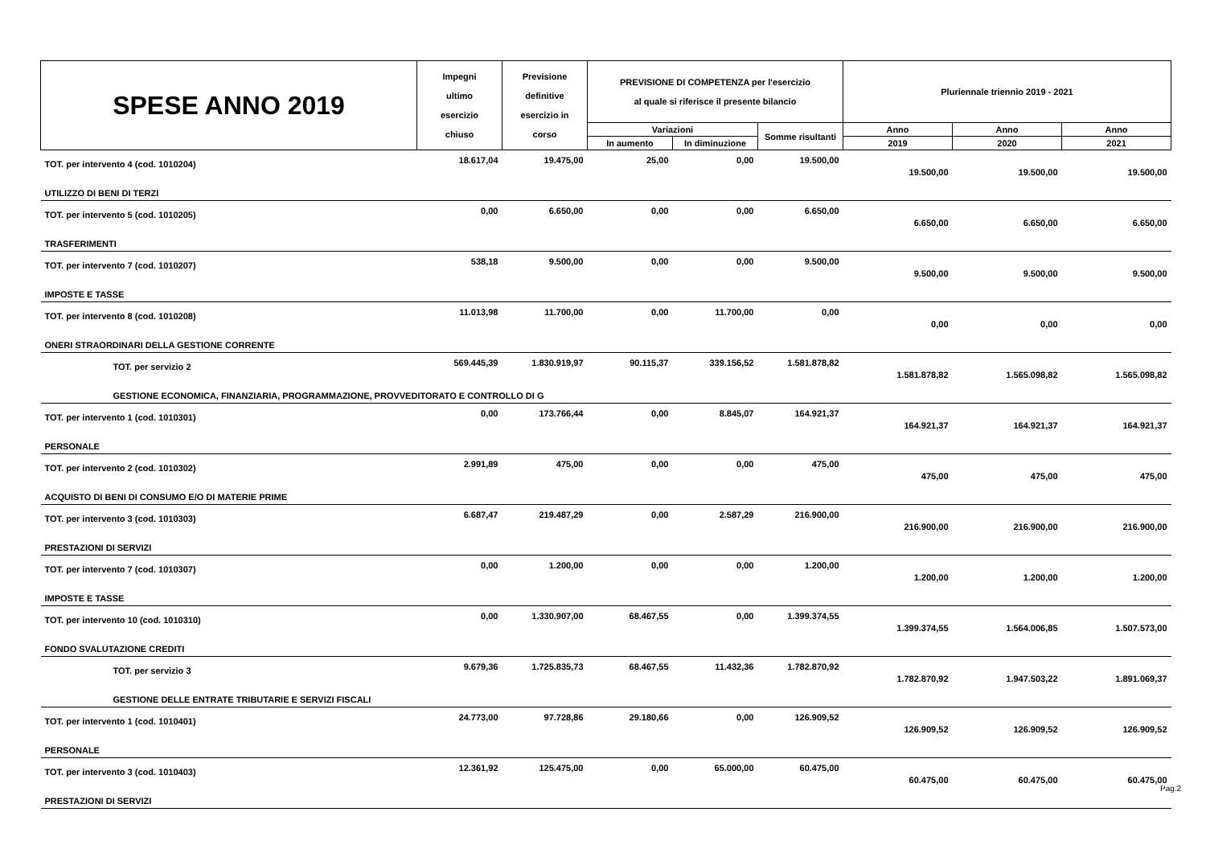| SPESE ANNO 2019 | Impegni ultimo esercizio chiuso | Previsione definitive esercizio in corso | PREVISIONE DI COMPETENZA per l'esercizio al quale si riferisce il presente bilancio | | | Pluriennale triennio 2019 - 2021 | | |
| --- | --- | --- | --- | --- | --- | --- | --- | --- |
| | | | Variazioni | | Somme risultanti | Anno | Anno | Anno |
| | | | In aumento | In diminuzione | | 2019 | 2020 | 2021 |
| TOT. per intervento 4 (cod. 1010204) | 18.617,04 | 19.475,00 | 25,00 | 0,00 | 19.500,00 | 19.500,00 | 19.500,00 | 19.500,00 |
| UTILIZZO DI BENI DI TERZI | | | | | | | | |
| TOT. per intervento 5 (cod. 1010205) | 0,00 | 6.650,00 | 0,00 | 0,00 | 6.650,00 | 6.650,00 | 6.650,00 | 6.650,00 |
| TRASFERIMENTI | | | | | | | | |
| TOT. per intervento 7 (cod. 1010207) | 538,18 | 9.500,00 | 0,00 | 0,00 | 9.500,00 | 9.500,00 | 9.500,00 | 9.500,00 |
| IMPOSTE E TASSE | | | | | | | | |
| TOT. per intervento 8 (cod. 1010208) | 11.013,98 | 11.700,00 | 0,00 | 11.700,00 | 0,00 | 0,00 | 0,00 | 0,00 |
| ONERI STRAORDINARI DELLA GESTIONE CORRENTE | | | | | | | | |
| TOT. per servizio 2 | 569.445,39 | 1.830.919,97 | 90.115,37 | 339.156,52 | 1.581.878,82 | 1.581.878,82 | 1.565.098,82 | 1.565.098,82 |
| GESTIONE ECONOMICA, FINANZIARIA, PROGRAMMAZIONE, PROVVEDITORATO E CONTROLLO DI G | | | | | | | | |
| TOT. per intervento 1 (cod. 1010301) | 0,00 | 173.766,44 | 0,00 | 8.845,07 | 164.921,37 | 164.921,37 | 164.921,37 | 164.921,37 |
| PERSONALE | | | | | | | | |
| TOT. per intervento 2 (cod. 1010302) | 2.991,89 | 475,00 | 0,00 | 0,00 | 475,00 | 475,00 | 475,00 | 475,00 |
| ACQUISTO DI BENI DI CONSUMO E/O DI MATERIE PRIME | | | | | | | | |
| TOT. per intervento 3 (cod. 1010303) | 6.687,47 | 219.487,29 | 0,00 | 2.587,29 | 216.900,00 | 216.900,00 | 216.900,00 | 216.900,00 |
| PRESTAZIONI DI SERVIZI | | | | | | | | |
| TOT. per intervento 7 (cod. 1010307) | 0,00 | 1.200,00 | 0,00 | 0,00 | 1.200,00 | 1.200,00 | 1.200,00 | 1.200,00 |
| IMPOSTE E TASSE | | | | | | | | |
| TOT. per intervento 10 (cod. 1010310) | 0,00 | 1.330.907,00 | 68.467,55 | 0,00 | 1.399.374,55 | 1.399.374,55 | 1.564.006,85 | 1.507.573,00 |
| FONDO SVALUTAZIONE CREDITI | | | | | | | | |
| TOT. per servizio 3 | 9.679,36 | 1.725.835,73 | 68.467,55 | 11.432,36 | 1.782.870,92 | 1.782.870,92 | 1.947.503,22 | 1.891.069,37 |
| GESTIONE DELLE ENTRATE TRIBUTARIE E SERVIZI FISCALI | | | | | | | | |
| TOT. per intervento 1 (cod. 1010401) | 24.773,00 | 97.728,86 | 29.180,66 | 0,00 | 126.909,52 | 126.909,52 | 126.909,52 | 126.909,52 |
| PERSONALE | | | | | | | | |
| TOT. per intervento 3 (cod. 1010403) | 12.361,92 | 125.475,00 | 0,00 | 65.000,00 | 60.475,00 | 60.475,00 | 60.475,00 | 60.475,00 |
| PRESTAZIONI DI SERVIZI | | | | | | | | |
Pag.2